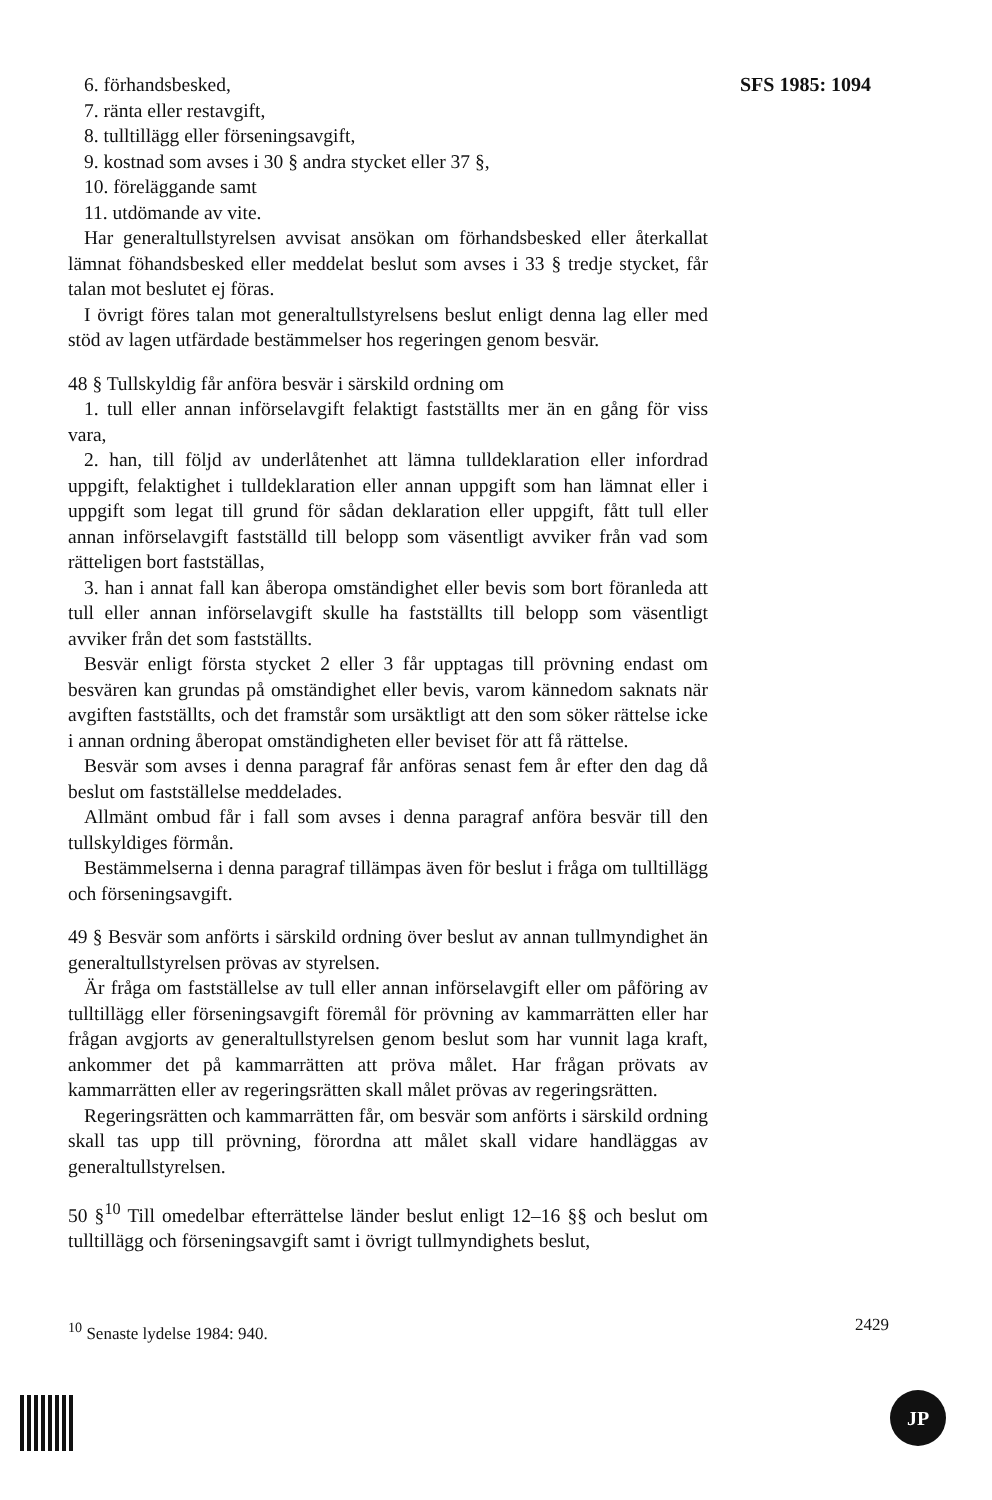SFS 1985: 1094
6. förhandsbesked,
7. ränta eller restavgift,
8. tulltillägg eller förseningsavgift,
9. kostnad som avses i 30 § andra stycket eller 37 §,
10. föreläggande samt
11. utdömande av vite.
Har generaltullstyrelsen avvisat ansökan om förhandsbesked eller återkallat lämnat föhandsbesked eller meddelat beslut som avses i 33 § tredje stycket, får talan mot beslutet ej föras.
I övrigt föres talan mot generaltullstyrelsens beslut enligt denna lag eller med stöd av lagen utfärdade bestämmelser hos regeringen genom besvär.
48 § Tullskyldig får anföra besvär i särskild ordning om
1. tull eller annan införselavgift felaktigt fastställts mer än en gång för viss vara,
2. han, till följd av underlåtenhet att lämna tulldeklaration eller infordrad uppgift, felaktighet i tulldeklaration eller annan uppgift som han lämnat eller i uppgift som legat till grund för sådan deklaration eller uppgift, fått tull eller annan införselavgift fastställd till belopp som väsentligt avviker från vad som rätteligen bort fastställas,
3. han i annat fall kan åberopa omständighet eller bevis som bort föranleda att tull eller annan införselavgift skulle ha fastställts till belopp som väsentligt avviker från det som fastställts.
Besvär enligt första stycket 2 eller 3 får upptagas till prövning endast om besvären kan grundas på omständighet eller bevis, varom kännedom saknats när avgiften fastställts, och det framstår som ursäktligt att den som söker rättelse icke i annan ordning åberopat omständigheten eller beviset för att få rättelse.
Besvär som avses i denna paragraf får anföras senast fem år efter den dag då beslut om fastställelse meddelades.
Allmänt ombud får i fall som avses i denna paragraf anföra besvär till den tullskyldiges förmån.
Bestämmelserna i denna paragraf tillämpas även för beslut i fråga om tulltillägg och förseningsavgift.
49 § Besvär som anförts i särskild ordning över beslut av annan tullmyndighet än generaltullstyrelsen prövas av styrelsen.
Är fråga om fastställelse av tull eller annan införselavgift eller om påföring av tulltillägg eller förseningsavgift föremål för prövning av kammarrätten eller har frågan avgjorts av generaltullstyrelsen genom beslut som har vunnit laga kraft, ankommer det på kammarrätten att pröva målet. Har frågan prövats av kammarrätten eller av regeringsrätten skall målet prövas av regeringsrätten.
Regeringsrätten och kammarrätten får, om besvär som anförts i särskild ordning skall tas upp till prövning, förordna att målet skall vidare handläggas av generaltullstyrelsen.
50 §<sup>10</sup> Till omedelbar efterrättelse länder beslut enligt 12–16 §§ och beslut om tulltillägg och förseningsavgift samt i övrigt tullmyndighets beslut,
<sup>10</sup> Senaste lydelse 1984: 940. 2429
JP